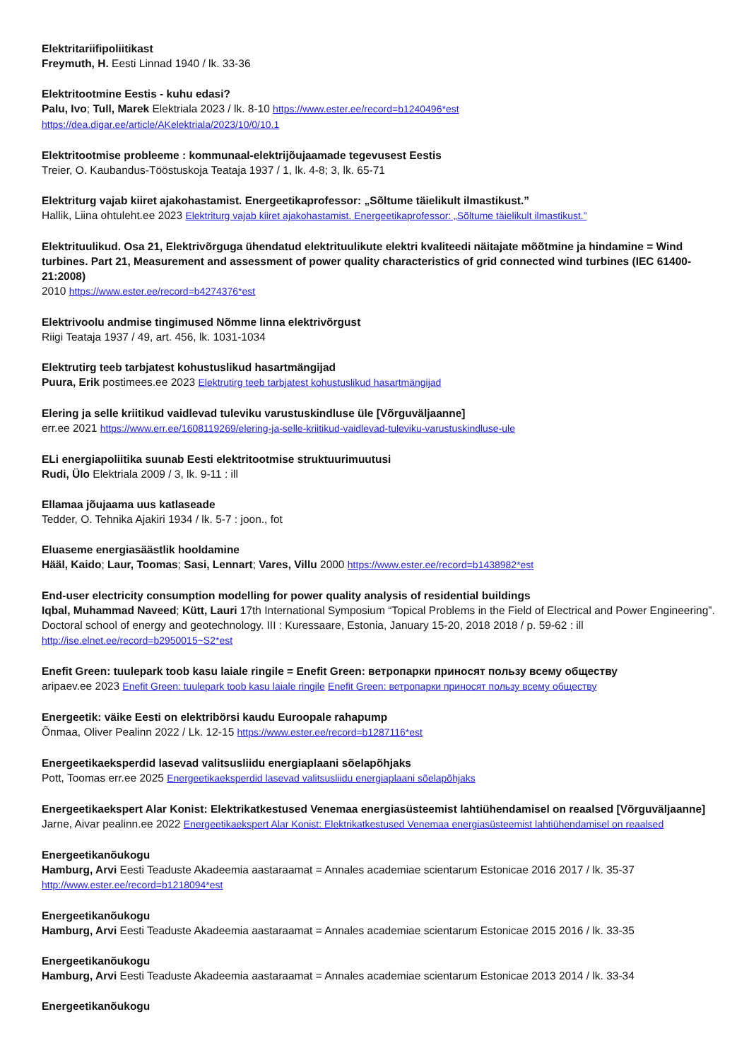Elektritariifipoliitikast
Freymuth, H. Eesti Linnad 1940 / lk. 33-36
Elektritootmine Eestis - kuhu edasi?
Palu, Ivo; Tull, Marek Elektriala 2023 / lk. 8-10 https://www.ester.ee/record=b1240496*est
https://dea.digar.ee/article/AKelektriala/2023/10/0/10.1
Elektritootmise probleeme : kommunaal-elektrijõujaamade tegevusest Eestis
Treier, O. Kaubandus-Tööstuskoja Teataja 1937 / 1, lk. 4-8; 3, lk. 65-71
Elektriturg vajab kiiret ajakohastamist. Energeetikaprofessor: „Sõltume täielikult ilmastikust.”
Hallik, Liina ohtuleht.ee 2023 Elektriturg vajab kiiret ajakohastamist. Energeetikaprofessor: „Sõltume täielikult ilmastikust.”
Elektrituulikud. Osa 21, Elektrivõrguga ühendatud elektrituulikute elektri kvaliteedi näitajate mõõtmine ja hindamine = Wind turbines. Part 21, Measurement and assessment of power quality characteristics of grid connected wind turbines (IEC 61400-21:2008)
2010 https://www.ester.ee/record=b4274376*est
Elektrivoolu andmise tingimused Nõmme linna elektrivõrgust
Riigi Teataja 1937 / 49, art. 456, lk. 1031-1034
Elektrutirg teeb tarbjatest kohustuslikud hasartmängijad
Puura, Erik postimees.ee 2023 Elektrutirg teeb tarbjatest kohustuslikud hasartmängijad
Elering ja selle kriitikud vaidlevad tuleviku varustuskindluse üle [Võrguväljaanne]
err.ee 2021 https://www.err.ee/1608119269/elering-ja-selle-kriitikud-vaidlevad-tuleviku-varustuskindluse-ule
ELi energiapoliitika suunab Eesti elektritootmise struktuurimuutusi
Rudi, Ülo Elektriala 2009 / 3, lk. 9-11 : ill
Ellamaa jõujaama uus katlaseade
Tedder, O. Tehnika Ajakiri 1934 / lk. 5-7 : joon., fot
Eluaseme energiasäästlik hooldamine
Hääl, Kaido; Laur, Toomas; Sasi, Lennart; Vares, Villu 2000 https://www.ester.ee/record=b1438982*est
End-user electricity consumption modelling for power quality analysis of residential buildings
Iqbal, Muhammad Naveed; Kütt, Lauri 17th International Symposium “Topical Problems in the Field of Electrical and Power Engineering”. Doctoral school of energy and geotechnology. III : Kuressaare, Estonia, January 15-20, 2018 2018 / p. 59-62 : ill
http://ise.elnet.ee/record=b2950015~S2*est
Enefit Green: tuulepark toob kasu laiale ringile = Enefit Green: ветропарки приносят пользу всему обществу
aripaev.ee 2023 Enefit Green: tuulepark toob kasu laiale ringile Enefit Green: ветропарки приносят пользу всему обществу
Energeetik: väike Eesti on elektribörsi kaudu Euroopale rahapump
Õnmaa, Oliver Pealinn 2022 / Lk. 12-15 https://www.ester.ee/record=b1287116*est
Energeetikaeksperdid lasevad valitsusliidu energiaplaani sõelapõhjaks
Pott, Toomas err.ee 2025 Energeetikaeksperdid lasevad valitsusliidu energiaplaani sõelapõhjaks
Energeetikaekspert Alar Konist: Elektrikatkestused Venemaa energiasüsteemist lahtiühendamisel on reaalsed [Võrguväljaanne]
Jarne, Aivar pealinn.ee 2022 Energeetikaekspert Alar Konist: Elektrikatkestused Venemaa energiasüsteemist lahtiühendamisel on reaalsed
Energeetikanõukogu
Hamburg, Arvi Eesti Teaduste Akadeemia aastaraamat = Annales academiae scientarum Estonicae 2016 2017 / lk. 35-37
http://www.ester.ee/record=b1218094*est
Energeetikanõukogu
Hamburg, Arvi Eesti Teaduste Akadeemia aastaraamat = Annales academiae scientarum Estonicae 2015 2016 / lk. 33-35
Energeetikanõukogu
Hamburg, Arvi Eesti Teaduste Akadeemia aastaraamat = Annales academiae scientarum Estonicae 2013 2014 / lk. 33-34
Energeetikanõukogu